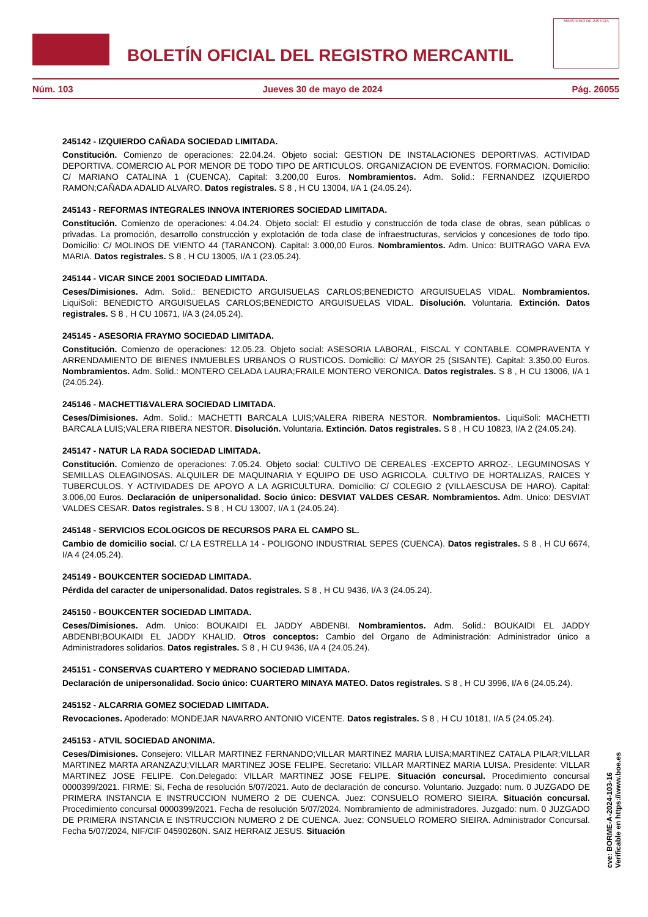BOLETÍN OFICIAL DEL REGISTRO MERCANTIL
MINISTERIO DE JUSTICIA
Núm. 103 Jueves 30 de mayo de 2024 Pág. 26055
245142 - IZQUIERDO CAÑADA SOCIEDAD LIMITADA.
Constitución. Comienzo de operaciones: 22.04.24. Objeto social: GESTION DE INSTALACIONES DEPORTIVAS. ACTIVIDAD DEPORTIVA. COMERCIO AL POR MENOR DE TODO TIPO DE ARTICULOS. ORGANIZACION DE EVENTOS. FORMACION. Domicilio: C/ MARIANO CATALINA 1 (CUENCA). Capital: 3.200,00 Euros. Nombramientos. Adm. Solid.: FERNANDEZ IZQUIERDO RAMON;CAÑADA ADALID ALVARO. Datos registrales. S 8 , H CU 13004, I/A 1 (24.05.24).
245143 - REFORMAS INTEGRALES INNOVA INTERIORES SOCIEDAD LIMITADA.
Constitución. Comienzo de operaciones: 4.04.24. Objeto social: El estudio y construcción de toda clase de obras, sean públicas o privadas. La promoción, desarrollo construcción y explotación de toda clase de infraestructuras, servicios y concesiones de todo tipo. Domicilio: C/ MOLINOS DE VIENTO 44 (TARANCON). Capital: 3.000,00 Euros. Nombramientos. Adm. Unico: BUITRAGO VARA EVA MARIA. Datos registrales. S 8 , H CU 13005, I/A 1 (23.05.24).
245144 - VICAR SINCE 2001 SOCIEDAD LIMITADA.
Ceses/Dimisiones. Adm. Solid.: BENEDICTO ARGUISUELAS CARLOS;BENEDICTO ARGUISUELAS VIDAL. Nombramientos. LiquiSoli: BENEDICTO ARGUISUELAS CARLOS;BENEDICTO ARGUISUELAS VIDAL. Disolución. Voluntaria. Extinción. Datos registrales. S 8 , H CU 10671, I/A 3 (24.05.24).
245145 - ASESORIA FRAYMO SOCIEDAD LIMITADA.
Constitución. Comienzo de operaciones: 12.05.23. Objeto social: ASESORIA LABORAL, FISCAL Y CONTABLE. COMPRAVENTA Y ARRENDAMIENTO DE BIENES INMUEBLES URBANOS O RUSTICOS. Domicilio: C/ MAYOR 25 (SISANTE). Capital: 3.350,00 Euros. Nombramientos. Adm. Solid.: MONTERO CELADA LAURA;FRAILE MONTERO VERONICA. Datos registrales. S 8 , H CU 13006, I/A 1 (24.05.24).
245146 - MACHETTI&VALERA SOCIEDAD LIMITADA.
Ceses/Dimisiones. Adm. Solid.: MACHETTI BARCALA LUIS;VALERA RIBERA NESTOR. Nombramientos. LiquiSoli: MACHETTI BARCALA LUIS;VALERA RIBERA NESTOR. Disolución. Voluntaria. Extinción. Datos registrales. S 8 , H CU 10823, I/A 2 (24.05.24).
245147 - NATUR LA RADA SOCIEDAD LIMITADA.
Constitución. Comienzo de operaciones: 7.05.24. Objeto social: CULTIVO DE CEREALES -EXCEPTO ARROZ-, LEGUMINOSAS Y SEMILLAS OLEAGINOSAS. ALQUILER DE MAQUINARIA Y EQUIPO DE USO AGRICOLA. CULTIVO DE HORTALIZAS, RAICES Y TUBERCULOS. Y ACTIVIDADES DE APOYO A LA AGRICULTURA. Domicilio: C/ COLEGIO 2 (VILLAESCUSA DE HARO). Capital: 3.006,00 Euros. Declaración de unipersonalidad. Socio único: DESVIAT VALDES CESAR. Nombramientos. Adm. Unico: DESVIAT VALDES CESAR. Datos registrales. S 8 , H CU 13007, I/A 1 (24.05.24).
245148 - SERVICIOS ECOLOGICOS DE RECURSOS PARA EL CAMPO SL.
Cambio de domicilio social. C/ LA ESTRELLA 14 - POLIGONO INDUSTRIAL SEPES (CUENCA). Datos registrales. S 8 , H CU 6674, I/A 4 (24.05.24).
245149 - BOUKCENTER SOCIEDAD LIMITADA.
Pérdida del caracter de unipersonalidad. Datos registrales. S 8 , H CU 9436, I/A 3 (24.05.24).
245150 - BOUKCENTER SOCIEDAD LIMITADA.
Ceses/Dimisiones. Adm. Unico: BOUKAIDI EL JADDY ABDENBI. Nombramientos. Adm. Solid.: BOUKAIDI EL JADDY ABDENBI;BOUKAIDI EL JADDY KHALID. Otros conceptos: Cambio del Organo de Administración: Administrador único a Administradores solidarios. Datos registrales. S 8 , H CU 9436, I/A 4 (24.05.24).
245151 - CONSERVAS CUARTERO Y MEDRANO SOCIEDAD LIMITADA.
Declaración de unipersonalidad. Socio único: CUARTERO MINAYA MATEO. Datos registrales. S 8 , H CU 3996, I/A 6 (24.05.24).
245152 - ALCARRIA GOMEZ SOCIEDAD LIMITADA.
Revocaciones. Apoderado: MONDEJAR NAVARRO ANTONIO VICENTE. Datos registrales. S 8 , H CU 10181, I/A 5 (24.05.24).
245153 - ATVIL SOCIEDAD ANONIMA.
Ceses/Dimisiones. Consejero: VILLAR MARTINEZ FERNANDO;VILLAR MARTINEZ MARIA LUISA;MARTINEZ CATALA PILAR;VILLAR MARTINEZ MARTA ARANZAZU;VILLAR MARTINEZ JOSE FELIPE. Secretario: VILLAR MARTINEZ MARIA LUISA. Presidente: VILLAR MARTINEZ JOSE FELIPE. Con.Delegado: VILLAR MARTINEZ JOSE FELIPE. Situación concursal. Procedimiento concursal 0000399/2021. FIRME: Si, Fecha de resolución 5/07/2021. Auto de declaración de concurso. Voluntario. Juzgado: num. 0 JUZGADO DE PRIMERA INSTANCIA E INSTRUCCION NUMERO 2 DE CUENCA. Juez: CONSUELO ROMERO SIEIRA. Situación concursal. Procedimiento concursal 0000399/2021. Fecha de resolución 5/07/2024. Nombramiento de administradores. Juzgado: num. 0 JUZGADO DE PRIMERA INSTANCIA E INSTRUCCION NUMERO 2 DE CUENCA. Juez: CONSUELO ROMERO SIEIRA. Administrador Concursal. Fecha 5/07/2024, NIF/CIF 04590260N. SAIZ HERRAIZ JESUS. Situación
cve: BORME-A-2024-103-16
Verificable en https://www.boe.es